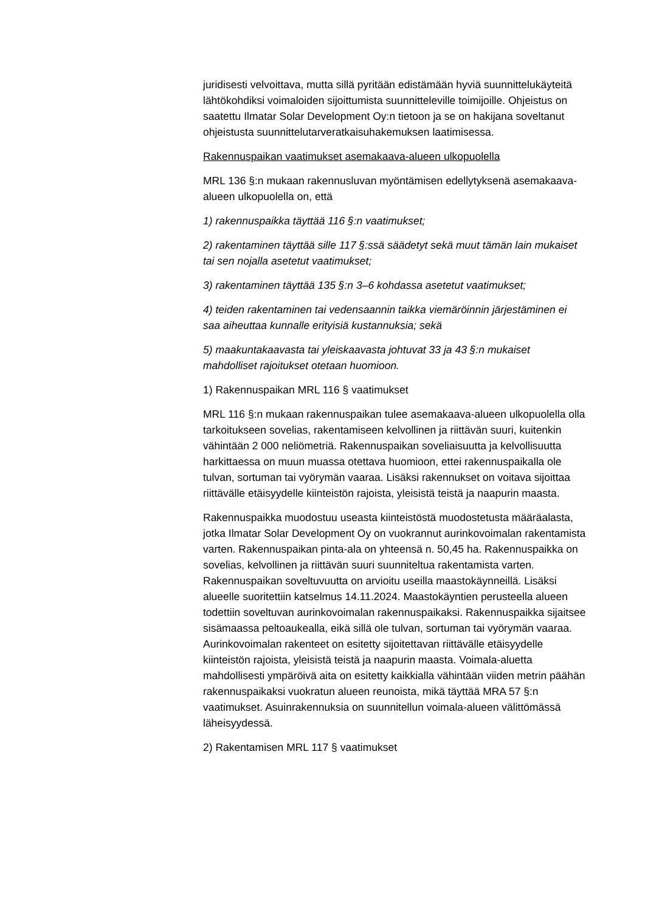juridisesti velvoittava, mutta sillä pyritään edistämään hyviä suunnittelukäyteitä lähtökohdiksi voimaloiden sijoittumista suunnitteleville toimijoille. Ohjeistus on saatettu Ilmatar Solar Development Oy:n tietoon ja se on hakijana soveltanut ohjeistusta suunnittelutarveratkaisuhakemuksen laatimisessa.
Rakennuspaikan vaatimukset asemakaava-alueen ulkopuolella
MRL 136 §:n mukaan rakennusluvan myöntämisen edellytyksenä asemakaava-alueen ulkopuolella on, että
1) rakennuspaikka täyttää 116 §:n vaatimukset;
2) rakentaminen täyttää sille 117 §:ssä säädetyt sekä muut tämän lain mukaiset tai sen nojalla asetetut vaatimukset;
3) rakentaminen täyttää 135 §:n 3–6 kohdassa asetetut vaatimukset;
4) teiden rakentaminen tai vedensaannin taikka viemäröinnin järjestäminen ei saa aiheuttaa kunnalle erityisiä kustannuksia; sekä
5) maakuntakaavasta tai yleiskaavasta johtuvat 33 ja 43 §:n mukaiset mahdolliset rajoitukset otetaan huomioon.
1) Rakennuspaikan MRL 116 § vaatimukset
MRL 116 §:n mukaan rakennuspaikan tulee asemakaava-alueen ulkopuolella olla tarkoitukseen sovelias, rakentamiseen kelvollinen ja riittävän suuri, kuitenkin vähintään 2 000 neliömetriä. Rakennuspaikan soveliaisuutta ja kelvollisuutta harkittaessa on muun muassa otettava huomioon, ettei rakennuspaikalla ole tulvan, sortuman tai vyörymän vaaraa. Lisäksi rakennukset on voitava sijoittaa riittävälle etäisyydelle kiinteistön rajoista, yleisistä teistä ja naapurin maasta.
Rakennuspaikka muodostuu useasta kiinteistöstä muodostetusta määräalasta, jotka Ilmatar Solar Development Oy on vuokrannut aurinkovoimalan rakentamista varten. Rakennuspaikan pinta-ala on yhteensä n. 50,45 ha. Rakennuspaikka on sovelias, kelvollinen ja riittävän suuri suunniteltua rakentamista varten. Rakennuspaikan soveltuvuutta on arvioitu useilla maastokäynneillä. Lisäksi alueelle suoritettiin katselmus 14.11.2024. Maastokäyntien perusteella alueen todettiin soveltuvan aurinkovoimalan rakennuspaikaksi. Rakennuspaikka sijaitsee sisämaassa peltoaukealla, eikä sillä ole tulvan, sortuman tai vyörymän vaaraa. Aurinkovoimalan rakenteet on esitetty sijoitettavan riittävälle etäisyydelle kiinteistön rajoista, yleisistä teistä ja naapurin maasta. Voimala-aluetta mahdollisesti ympäröivä aita on esitetty kaikkialla vähintään viiden metrin päähän rakennuspaikaksi vuokratun alueen reunoista, mikä täyttää MRA 57 §:n vaatimukset. Asuinrakennuksia on suunnitellun voimala-alueen välittömässä läheisyydessä.
2) Rakentamisen MRL 117 § vaatimukset